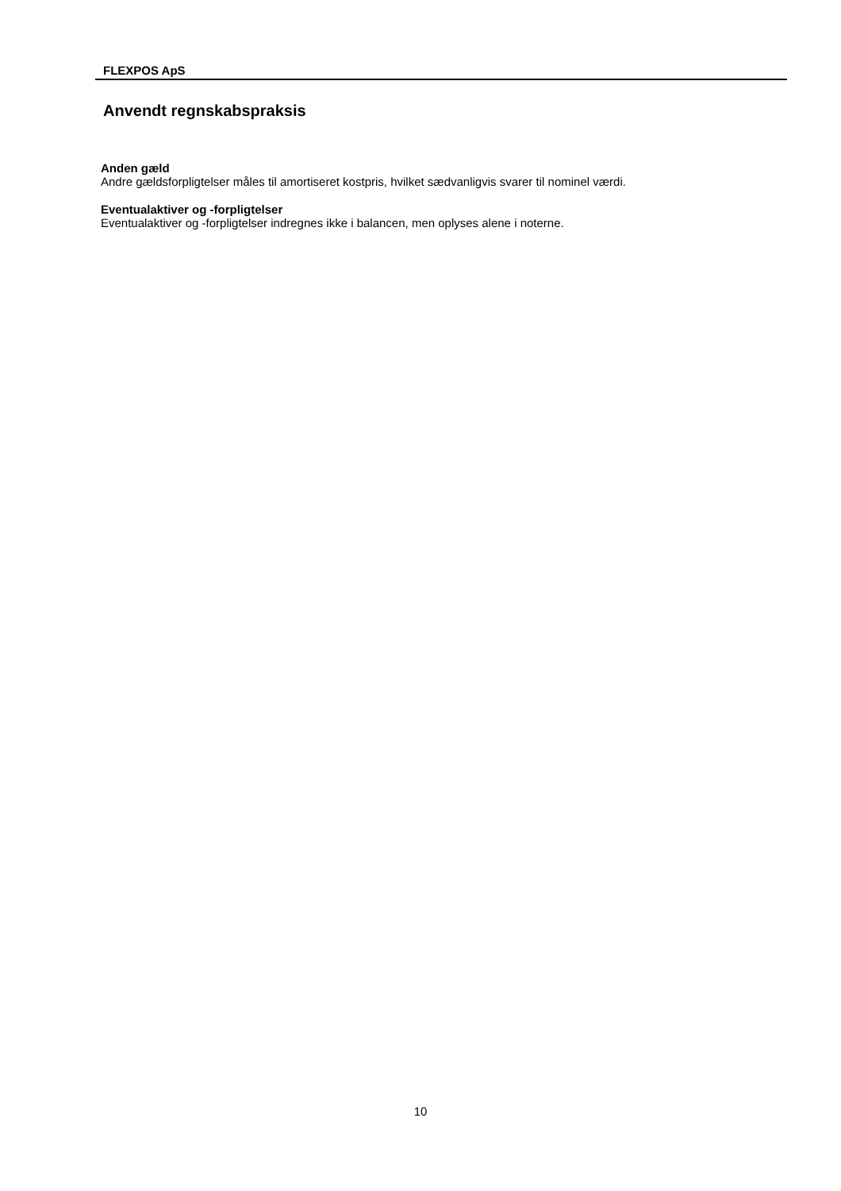FLEXPOS ApS
Anvendt regnskabspraksis
Anden gæld
Andre gældsforpligtelser måles til amortiseret kostpris, hvilket sædvanligvis svarer til nominel værdi.
Eventualaktiver og -forpligtelser
Eventualaktiver og -forpligtelser indregnes ikke i balancen, men oplyses alene i noterne.
10